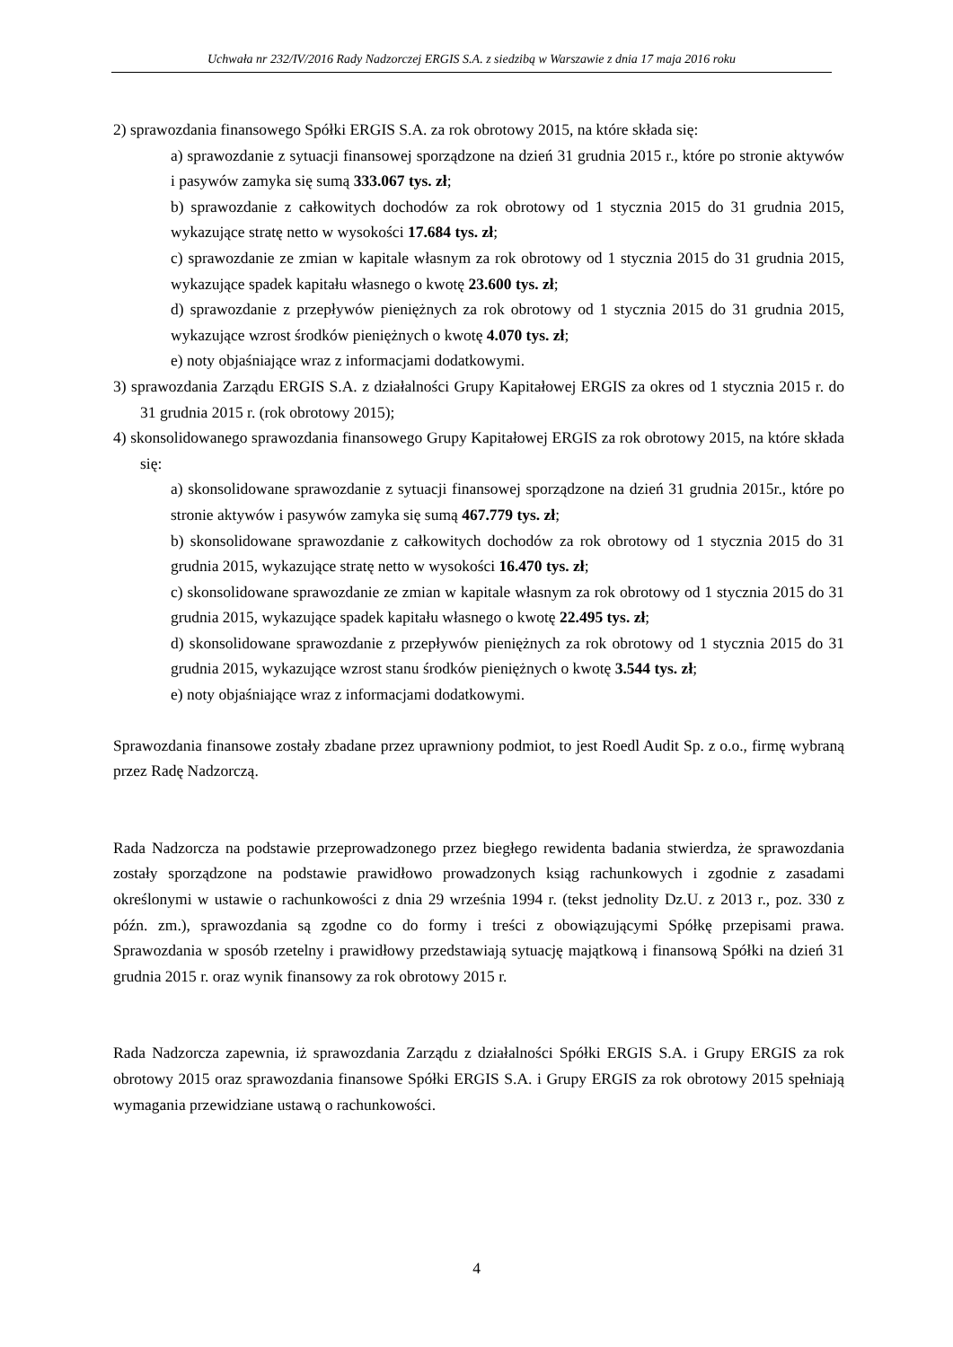Uchwała nr 232/IV/2016 Rady Nadzorczej ERGIS S.A. z siedzibą w Warszawie z dnia 17 maja 2016 roku
2) sprawozdania finansowego Spółki ERGIS S.A. za rok obrotowy 2015, na które składa się:
a) sprawozdanie z sytuacji finansowej sporządzone na dzień 31 grudnia 2015 r., które po stronie aktywów i pasywów zamyka się sumą 333.067 tys. zł;
b) sprawozdanie z całkowitych dochodów za rok obrotowy od 1 stycznia 2015 do 31 grudnia 2015, wykazujące stratę netto w wysokości 17.684 tys. zł;
c) sprawozdanie ze zmian w kapitale własnym za rok obrotowy od 1 stycznia 2015 do 31 grudnia 2015, wykazujące spadek kapitału własnego o kwotę 23.600 tys. zł;
d) sprawozdanie z przepływów pieniężnych za rok obrotowy od 1 stycznia 2015 do 31 grudnia 2015, wykazujące wzrost środków pieniężnych o kwotę 4.070 tys. zł;
e) noty objaśniające wraz z informacjami dodatkowymi.
3) sprawozdania Zarządu ERGIS S.A. z działalności Grupy Kapitałowej ERGIS za okres od 1 stycznia 2015 r. do 31 grudnia 2015 r. (rok obrotowy 2015);
4) skonsolidowanego sprawozdania finansowego Grupy Kapitałowej ERGIS za rok obrotowy 2015, na które składa się:
a) skonsolidowane sprawozdanie z sytuacji finansowej sporządzone na dzień 31 grudnia 2015r., które po stronie aktywów i pasywów zamyka się sumą 467.779 tys. zł;
b) skonsolidowane sprawozdanie z całkowitych dochodów za rok obrotowy od 1 stycznia 2015 do 31 grudnia 2015, wykazujące stratę netto w wysokości 16.470 tys. zł;
c) skonsolidowane sprawozdanie ze zmian w kapitale własnym za rok obrotowy od 1 stycznia 2015 do 31 grudnia 2015, wykazujące spadek kapitału własnego o kwotę 22.495 tys. zł;
d) skonsolidowane sprawozdanie z przepływów pieniężnych za rok obrotowy od 1 stycznia 2015 do 31 grudnia 2015, wykazujące wzrost stanu środków pieniężnych o kwotę 3.544 tys. zł;
e) noty objaśniające wraz z informacjami dodatkowymi.
Sprawozdania finansowe zostały zbadane przez uprawniony podmiot, to jest Roedl Audit Sp. z o.o., firmę wybraną przez Radę Nadzorczą.
Rada Nadzorcza na podstawie przeprowadzonego przez biegłego rewidenta badania stwierdza, że sprawozdania zostały sporządzone na podstawie prawidłowo prowadzonych ksiąg rachunkowych i zgodnie z zasadami określonymi w ustawie o rachunkowości z dnia 29 września 1994 r. (tekst jednolity Dz.U. z 2013 r., poz. 330 z późn. zm.), sprawozdania są zgodne co do formy i treści z obowiązującymi Spółkę przepisami prawa. Sprawozdania w sposób rzetelny i prawidłowy przedstawiają sytuację majątkową i finansową Spółki na dzień 31 grudnia 2015 r. oraz wynik finansowy za rok obrotowy 2015 r.
Rada Nadzorcza zapewnia, iż sprawozdania Zarządu z działalności Spółki ERGIS S.A. i Grupy ERGIS za rok obrotowy 2015 oraz sprawozdania finansowe Spółki ERGIS S.A. i Grupy ERGIS za rok obrotowy 2015 spełniają wymagania przewidziane ustawą o rachunkowości.
4